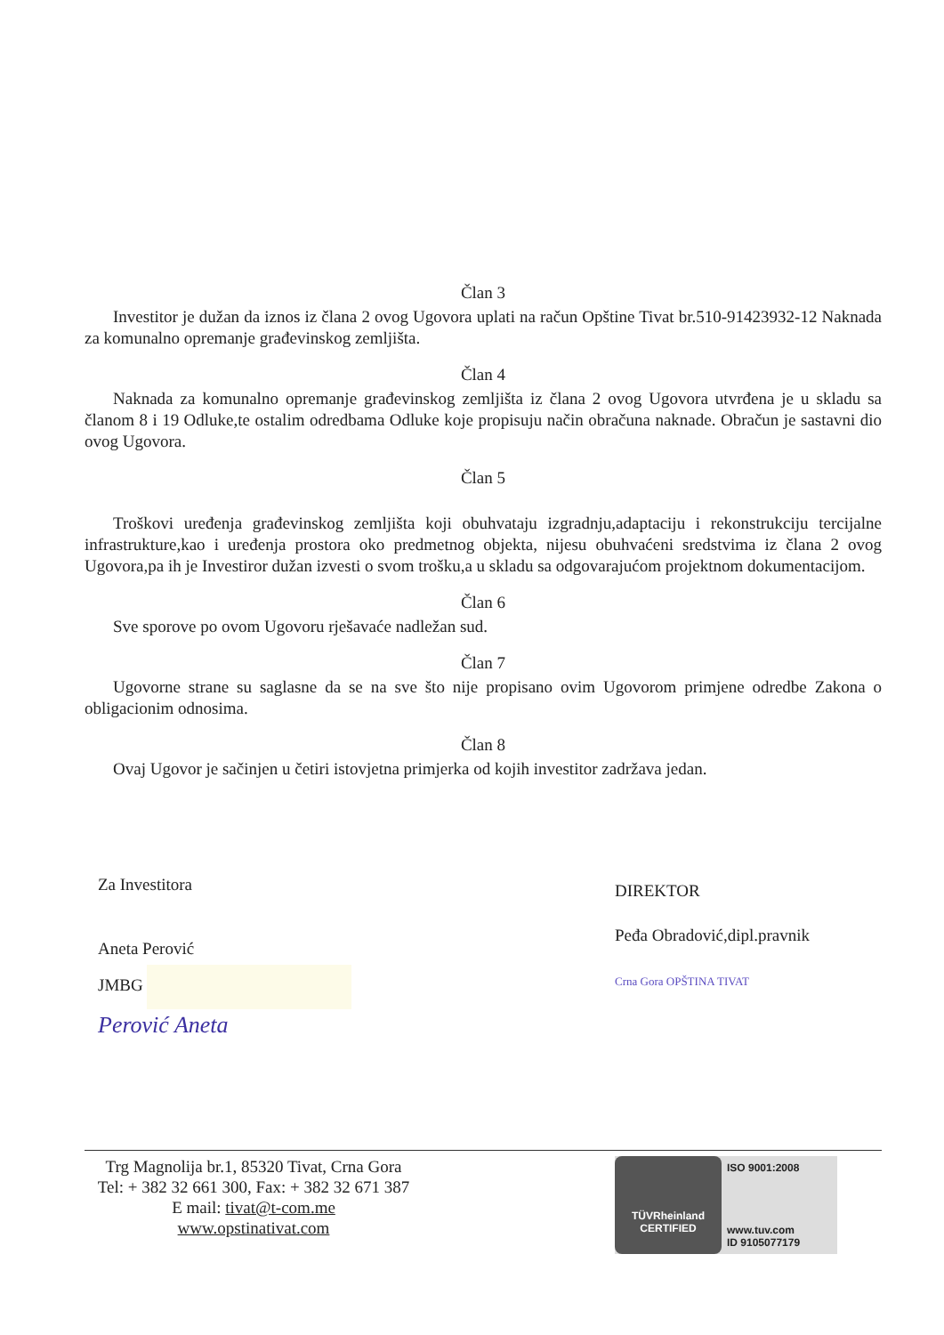Član 3
Investitor je dužan da iznos iz člana 2 ovog Ugovora uplati na račun Opštine Tivat br.510-91423932-12 Naknada za komunalno opremanje građevinskog zemljišta.
Član 4
Naknada za komunalno opremanje građevinskog zemljišta iz člana 2 ovog Ugovora utvrđena je u skladu sa članom 8 i 19 Odluke,te ostalim odredbama Odluke koje propisuju način obračuna naknade. Obračun je sastavni dio ovog Ugovora.
Član 5
Troškovi uređenja građevinskog zemljišta koji obuhvataju izgradnju,adaptaciju i rekonstrukciju tercijalne infrastrukture,kao i uređenja prostora oko predmetnog objekta, nijesu obuhvaćeni sredstvima iz člana 2 ovog Ugovora,pa ih je Investiror dužan izvesti o svom trošku,a u skladu sa odgovarajućom projektnom dokumentacijom.
Član 6
Sve sporove po ovom Ugovoru rješavaće nadležan sud.
Član 7
Ugovorne strane su saglasne da se na sve što nije propisano ovim Ugovorom primjene odredbe Zakona o obligacionim odnosima.
Član 8
Ovaj Ugovor je sačinjen u četiri istovjetna primjerka od kojih investitor zadržava jedan.
Za Investitora
Aneta Perović
JMBG
Perović Aneta
DIREKTOR
Peđa Obradović,dipl.pravnik
Crna Gora OPŠTINA TIVAT
Trg Magnolija br.1, 85320 Tivat, Crna Gora
Tel: + 382 32 661 300, Fax: + 382 32 671 387
E mail: tivat@t-com.me
www.opstinativat.com
TÜVRheinland
CERTIFIED
ISO 9001:2008
www.tuv.com
ID 9105077179